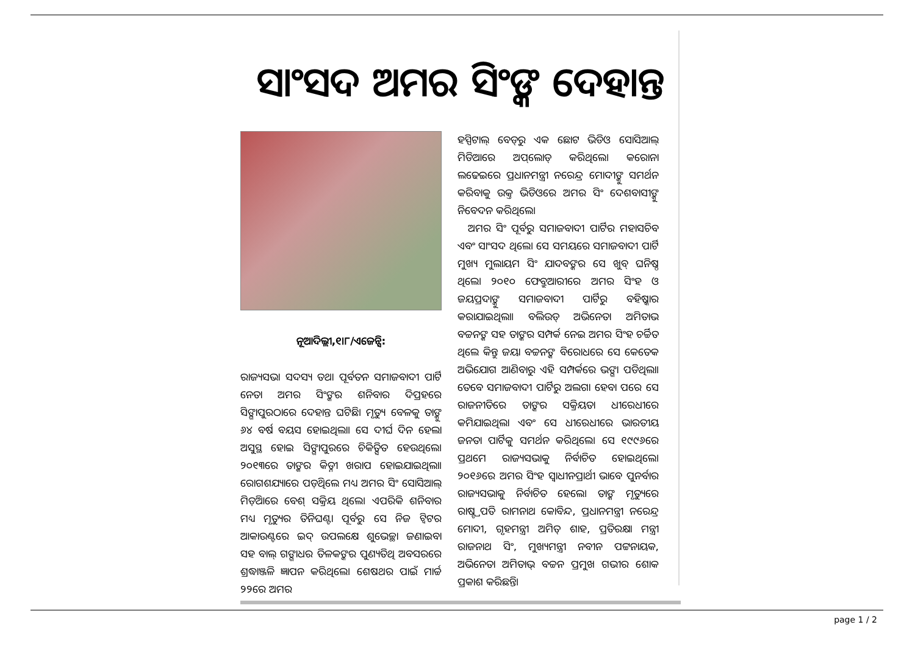ସାଂସଦ ଅମର ସିଂଙ୍କ ଦେହାନ୍ତ
ନୂଆଦିଲ୍ଲୀ,୧।୮/ଏଜେନ୍ସି:
ରାଜ୍ୟସଭା ସଦସ୍ୟ ତଥା ପୂର୍ବତନ ସମାଜବାଦୀ ପାର୍ଟି ନେତା ଅମର ସିଂଙ୍କର ଶନିବାର ଦିପ୍ରହରେ ସିଙ୍ଗାପୁରଠାରେ ଦେହାନ୍ତ ଘଟିଛି। ମୃତ୍ୟୁ ବେଳକୁ ତାଙ୍କୁ ୬୪ ବର୍ଷ ବୟସ ହୋଇଥିଲା। ସେ ଦୀର୍ଘ ଦିନ ହେଲା ଅସୁସ୍ଥ ହୋଇ ସିଙ୍ଗାପୁରରେ ଚିକିତ୍ସିତ ହେଉଥିଲେ। ୨୦୧୩ରେ ତାଙ୍କର କିଡ୍ନୀ ଖରାପ ହୋଇଯାଇଥିଲା। ରୋଗଶଯ୍ୟାରେ ପଡ଼ିଥିଲେ ମଧ୍ୟ ଅମର ସିଂ ସୋସିଆଲ୍ ମିଡ଼ିଆରେ ବେଶ୍ ସକ୍ରିୟ ଥିଲେ। ଏପରିକି ଶନିବାର ମଧ୍ୟ ମୃତ୍ୟୁର ତିନିଘଣ୍ଟା ପୂର୍ବରୁ ସେ ନିଜ ଟ୍ୱିଟର ଆକାଉଣ୍ଟରେ ଇଦ୍ ଉପଲକ୍ଷେ ଶୁଭେଚ୍ଛା ଜଣାଇବା ସହ ବାଲ୍ ଗଙ୍ଗାଧର ତିଳକଙ୍କର ପୁଣ୍ୟତିଥି ଅବସରରେ ଶ୍ରଦ୍ଧାଞ୍ଜଳି ଜ୍ଞାପନ କରିଥିଲେ। ଶେଷଥର ପାଇଁ ମାର୍ଚ୍ଚ ୨୨ରେ ଅମର
ହସ୍ପିଟାଲ୍ ବେଡ୍‌ରୁ ଏକ ଛୋଟ ଭିଡିଓ ସୋସିଆଲ୍ ମିଡିଆରେ ଅପ୍‌ଲୋଡ୍ କରିଥିଲେ। କରୋନା ଲଢେଇରେ ପ୍ରଧାନମନ୍ତ୍ରୀ ନରେନ୍ଦ୍ର ମୋଦୀଙ୍କୁ ସମର୍ଥନ କରିବାକୁ ଉକ୍ତ ଭିଡିଓରେ ଅମର ସିଂ ଦେଶବାସୀଙ୍କୁ ନିବେଦନ କରିଥିଲେ।
ଅମର ସିଂ ପୂର୍ବରୁ ସମାଜବାଦୀ ପାର୍ଟିର ମହାସଚିବ ଏବଂ ସାଂସଦ ଥିଲେ। ସେ ସମୟରେ ସମାଜବାଦୀ ପାର୍ଟି ମୁଖ୍ୟ ମୁଲାୟମ ସିଂ ଯାଦବଙ୍କର ସେ ଖୁବ୍ ଘନିଷ୍ଠ ଥିଲେ। ୨୦୧୦ ଫେବ୍ରୁଆରୀରେ ଅମର ସିଂହ ଓ ଜୟପ୍ରଦାଙ୍କୁ ସମାଜବାଦୀ ପାର୍ଟିରୁ ବହିଷ୍କାର କରାଯାଇଥିଲା। ବଲିଉଡ୍ ଅଭିନେତା ଅମିତାଭ ବଚ୍ଚନଙ୍କ ସହ ତାଙ୍କର ସମ୍ପର୍କ ନେଇ ଅମର ସିଂହ ଚର୍ଚ୍ଚିତ ଥିଲେ କିନ୍ତୁ ଜୟା ବଚ୍ଚନଙ୍କ ବିରୋଧରେ ସେ କେତେକ ଅଭିଯୋଗ ଆଣିବାରୁ ଏହି ସମ୍ପର୍କରେ ଭଙ୍ଗା ପଡିଥିଲା। ତେବେ ସମାଜବାଦୀ ପାର୍ଟିରୁ ଅଲଗା ହେବା ପରେ ସେ ରାଜନୀତିରେ ତାଙ୍କର ସକ୍ରିୟତା ଧୀରେଧୀରେ କମିଯାଇଥିଲା ଏବଂ ସେ ଧୀରେଧୀରେ ଭାରତୀୟ ଜନତା ପାର୍ଟିକୁ ସମର୍ଥନ କରିଥିଲେ। ସେ ୧୯୯୬ରେ ପ୍ରଥମେ ରାଜ୍ୟସଭାକୁ ନିର୍ବାଚିତ ହୋଇଥିଲେ। ୨୦୧୬ରେ ଅମର ସିଂହ ସ୍ୱାଧୀନପ୍ରାର୍ଥୀ ଭାବେ ପୁନର୍ବାର ରାଜ୍ୟସଭାକୁ ନିର୍ବାଚିତ ହେଲେ। ତାଙ୍କ ମୃତ୍ୟୁରେ ରାଷ୍ଟ୍ରପତି ରାମନାଥ କୋବିନ୍ଦ, ପ୍ରଧାନମନ୍ତ୍ରୀ ନରେନ୍ଦ୍ର ମୋଦୀ, ଗୃହମନ୍ତ୍ରୀ ଅମିତ୍ ଶାହ, ପ୍ରତିରକ୍ଷା ମନ୍ତ୍ରୀ ରାଜନାଥ ସିଂ, ମୁଖ୍ୟମନ୍ତ୍ରୀ ନବୀନ ପଟ୍ଟନାୟକ, ଅଭିନେତା ଅମିତାଭ୍ ବଚ୍ଚନ ପ୍ରମୁଖ ଗଭୀର ଶୋକ ପ୍ରକାଶ କରିଛନ୍ତି।
page 1 / 2